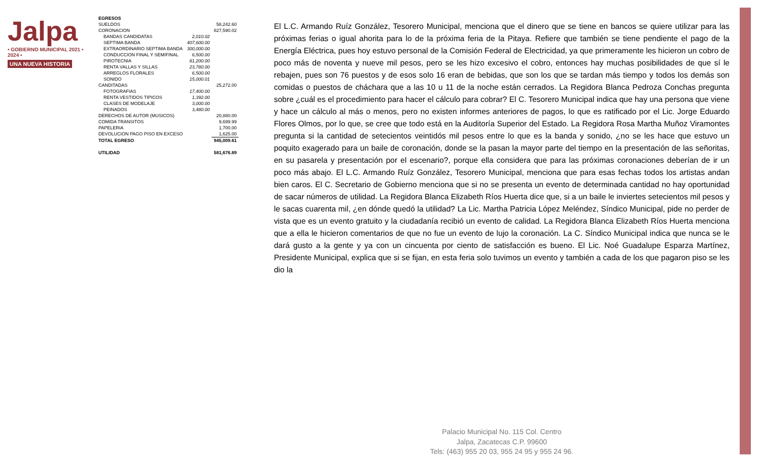Jalpa
• GOBIERNO MUNICIPAL 2021 • 2024 •
UNA NUEVA HISTORIA
| EGRESOS | | |
| SUELDOS | | 58,242.60 |
| CORONACION | | 827,590.02 |
| BANDAS CANDIDATAS | 2,010.02 | |
| SEPTIMA BANDA | 407,600.00 | |
| EXTRAORDINARIO SEPTIMA BANDA | 300,000.00 | |
| CONDUCCION FINAL Y SEMIFINAL | 6,500.00 | |
| PIROTECNIA | 81,200.00 | |
| RENTA VALLAS Y SILLAS | 23,780.00 | |
| ARREGLOS FLORALES | 6,500.00 | |
| SONIDO | 15,000.01 | |
| CANDITADAS | | 25,272.00 |
| FOTOGRAFIAS | 17,400.00 | |
| RENTA VESTIDOS TIPICOS | 1,392.00 | |
| CLASES DE MODELAJE | 3,000.00 | |
| PEINADOS | 3,480.00 | |
| DERECHOS DE AUTOR (MUSICOS) | | 20,880.00 |
| COMIDA TRANSITOS | | 9,699.99 |
| PAPELERIA | | 1,700.00 |
| DEVOLUCION PAGO PISO EN EXCESO | | 1,625.00 |
| TOTAL EGRESO | | 945,009.61 |
| UTILIDAD | | 581,676.89 |
El L.C. Armando Ruíz González, Tesorero Municipal, menciona que el dinero que se tiene en bancos se quiere utilizar para las próximas ferias o igual ahorita para lo de la próxima feria de la Pitaya. Refiere que también se tiene pendiente el pago de la Energía Eléctrica, pues hoy estuvo personal de la Comisión Federal de Electricidad, ya que primeramente les hicieron un cobro de poco más de noventa y nueve mil pesos, pero se les hizo excesivo el cobro, entonces hay muchas posibilidades de que sí le rebajen, pues son 76 puestos y de esos solo 16 eran de bebidas, que son los que se tardan más tiempo y todos los demás son comidas o puestos de cháchara que a las 10 u 11 de la noche están cerrados. La Regidora Blanca Pedroza Conchas pregunta sobre ¿cuál es el procedimiento para hacer el cálculo para cobrar? El C. Tesorero Municipal indica que hay una persona que viene y hace un cálculo al más o menos, pero no existen informes anteriores de pagos, lo que es ratificado por el Lic. Jorge Eduardo Flores Olmos, por lo que, se cree que todo está en la Auditoría Superior del Estado. La Regidora Rosa Martha Muñoz Viramontes pregunta si la cantidad de setecientos veintidós mil pesos entre lo que es la banda y sonido, ¿no se les hace que estuvo un poquito exagerado para un baile de coronación, donde se la pasan la mayor parte del tiempo en la presentación de las señoritas, en su pasarela y presentación por el escenario?, porque ella considera que para las próximas coronaciones deberían de ir un poco más abajo. El L.C. Armando Ruíz González, Tesorero Municipal, menciona que para esas fechas todos los artistas andan bien caros. El C. Secretario de Gobierno menciona que si no se presenta un evento de determinada cantidad no hay oportunidad de sacar números de utilidad. La Regidora Blanca Elizabeth Ríos Huerta dice que, si a un baile le inviertes setecientos mil pesos y le sacas cuarenta mil, ¿en dónde quedó la utilidad? La Lic. Martha Patricia López Meléndez, Síndico Municipal, pide no perder de vista que es un evento gratuito y la ciudadanía recibió un evento de calidad. La Regidora Blanca Elizabeth Ríos Huerta menciona que a ella le hicieron comentarios de que no fue un evento de lujo la coronación. La C. Síndico Municipal indica que nunca se le dará gusto a la gente y ya con un cincuenta por ciento de satisfacción es bueno. El Lic. Noé Guadalupe Esparza Martínez, Presidente Municipal, explica que si se fijan, en esta feria solo tuvimos un evento y también a cada de los que pagaron piso se les dio la
Palacio Municipal No. 115 Col. Centro
Jalpa, Zacatecas C.P. 99600
Tels: (463) 955 20 03, 955 24 95 y 955 24 96.